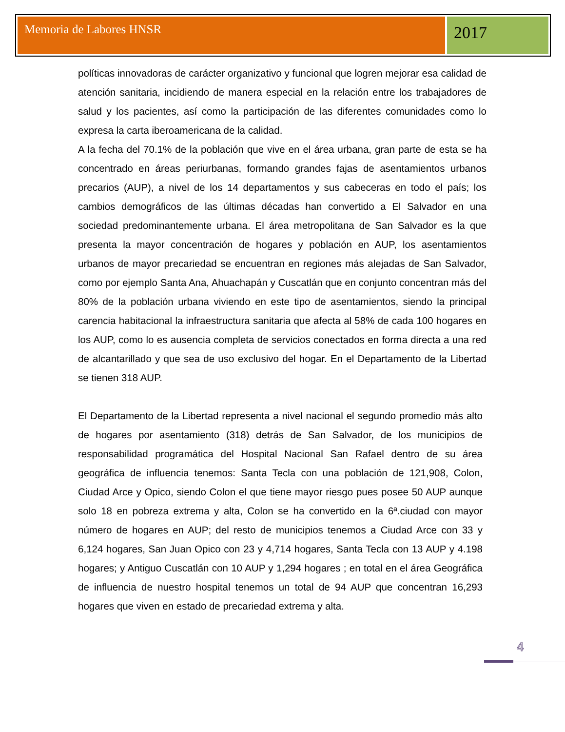Memoria de Labores HNSR
2017
políticas innovadoras de carácter organizativo y funcional que logren mejorar esa calidad de atención sanitaria, incidiendo de manera especial en la relación entre los trabajadores de salud y los pacientes, así como la participación de las diferentes comunidades como lo expresa la carta iberoamericana de la calidad.
A la fecha del 70.1% de la población que vive en el área urbana, gran parte de esta se ha concentrado en áreas periurbanas, formando grandes fajas de asentamientos urbanos precarios (AUP), a nivel de los 14 departamentos y sus cabeceras en todo el país; los cambios demográficos de las últimas décadas han convertido a El Salvador en una sociedad predominantemente urbana. El área metropolitana de San Salvador es la que presenta la mayor concentración de hogares y población en AUP, los asentamientos urbanos de mayor precariedad se encuentran en regiones más alejadas de San Salvador, como por ejemplo Santa Ana, Ahuachapán y Cuscatlán que en conjunto concentran más del 80% de la población urbana viviendo en este tipo de asentamientos, siendo la principal carencia habitacional la infraestructura sanitaria que afecta al 58% de cada 100 hogares en los AUP, como lo es ausencia completa de servicios conectados en forma directa a una red de alcantarillado y que sea de uso exclusivo del hogar. En el Departamento de la Libertad se tienen 318 AUP.
El Departamento de la Libertad representa a nivel nacional el segundo promedio más alto de hogares por asentamiento (318) detrás de San Salvador, de los municipios de responsabilidad programática del Hospital Nacional San Rafael dentro de su área geográfica de influencia tenemos: Santa Tecla con una población de 121,908, Colon, Ciudad Arce y Opico, siendo Colon el que tiene mayor riesgo pues posee 50 AUP aunque solo 18 en pobreza extrema y alta, Colon se ha convertido en la 6ª.ciudad con mayor número de hogares en AUP; del resto de municipios tenemos a Ciudad Arce con 33 y 6,124 hogares, San Juan Opico con 23 y 4,714 hogares, Santa Tecla con 13 AUP y 4.198 hogares; y Antiguo Cuscatlán con 10 AUP y 1,294 hogares ; en total en el área Geográfica de influencia de nuestro hospital tenemos un total de 94 AUP que concentran 16,293 hogares que viven en estado de precariedad extrema y alta.
4